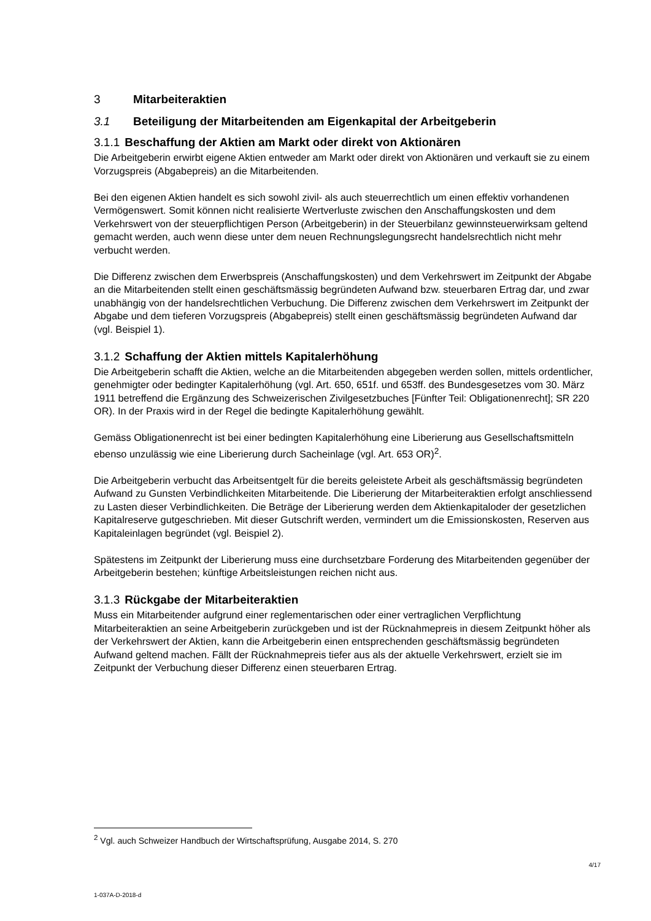3 Mitarbeiteraktien
3.1 Beteiligung der Mitarbeitenden am Eigenkapital der Arbeitgeberin
3.1.1 Beschaffung der Aktien am Markt oder direkt von Aktionären
Die Arbeitgeberin erwirbt eigene Aktien entweder am Markt oder direkt von Aktionären und verkauft sie zu einem Vorzugspreis (Abgabepreis) an die Mitarbeitenden.
Bei den eigenen Aktien handelt es sich sowohl zivil- als auch steuerrechtlich um einen effektiv vorhandenen Vermögenswert. Somit können nicht realisierte Wertverluste zwischen den Anschaffungskosten und dem Verkehrswert von der steuerpflichtigen Person (Arbeitgeberin) in der Steuerbilanz gewinnsteuerwirksam geltend gemacht werden, auch wenn diese unter dem neuen Rechnungslegungsrecht handelsrechtlich nicht mehr verbucht werden.
Die Differenz zwischen dem Erwerbspreis (Anschaffungskosten) und dem Verkehrswert im Zeitpunkt der Abgabe an die Mitarbeitenden stellt einen geschäftsmässig begründeten Aufwand bzw. steuerbaren Ertrag dar, und zwar unabhängig von der handelsrechtlichen Verbuchung. Die Differenz zwischen dem Verkehrswert im Zeitpunkt der Abgabe und dem tieferen Vorzugspreis (Abgabepreis) stellt einen geschäftsmässig begründeten Aufwand dar (vgl. Beispiel 1).
3.1.2 Schaffung der Aktien mittels Kapitalerhöhung
Die Arbeitgeberin schafft die Aktien, welche an die Mitarbeitenden abgegeben werden sollen, mittels ordentlicher, genehmigter oder bedingter Kapitalerhöhung (vgl. Art. 650, 651f. und 653ff. des Bundesgesetzes vom 30. März 1911 betreffend die Ergänzung des Schweizerischen Zivilgesetzbuches [Fünfter Teil: Obligationenrecht]; SR 220 OR). In der Praxis wird in der Regel die bedingte Kapitalerhöhung gewählt.
Gemäss Obligationenrecht ist bei einer bedingten Kapitalerhöhung eine Liberierung aus Gesellschaftsmitteln ebenso unzulässig wie eine Liberierung durch Sacheinlage (vgl. Art. 653 OR)<sup>2</sup>.
Die Arbeitgeberin verbucht das Arbeitsentgelt für die bereits geleistete Arbeit als geschäftsmässig begründeten Aufwand zu Gunsten Verbindlichkeiten Mitarbeitende. Die Liberierung der Mitarbeiteraktien erfolgt anschliessend zu Lasten dieser Verbindlichkeiten. Die Beträge der Liberierung werden dem Aktienkapitaloder der gesetzlichen Kapitalreserve gutgeschrieben. Mit dieser Gutschrift werden, vermindert um die Emissionskosten, Reserven aus Kapitaleinlagen begründet (vgl. Beispiel 2).
Spätestens im Zeitpunkt der Liberierung muss eine durchsetzbare Forderung des Mitarbeitenden gegenüber der Arbeitgeberin bestehen; künftige Arbeitsleistungen reichen nicht aus.
3.1.3 Rückgabe der Mitarbeiteraktien
Muss ein Mitarbeitender aufgrund einer reglementarischen oder einer vertraglichen Verpflichtung Mitarbeiteraktien an seine Arbeitgeberin zurückgeben und ist der Rücknahmepreis in diesem Zeitpunkt höher als der Verkehrswert der Aktien, kann die Arbeitgeberin einen entsprechenden geschäftsmässig begründeten Aufwand geltend machen. Fällt der Rücknahmepreis tiefer aus als der aktuelle Verkehrswert, erzielt sie im Zeitpunkt der Verbuchung dieser Differenz einen steuerbaren Ertrag.
<sup>2</sup> Vgl. auch Schweizer Handbuch der Wirtschaftsprüfung, Ausgabe 2014, S. 270
4/17
1-037A-D-2018-d